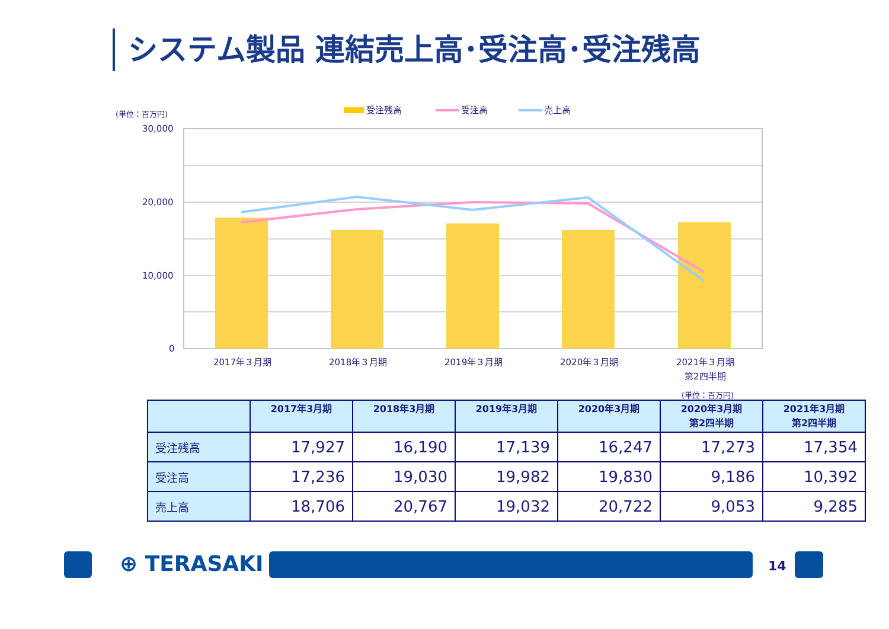システム製品 連結売上高･受注高･受注残高
(単位：百万円)
受注残高
受注高
売上高
30,000
20,000
10,000
0
2017年３月期
2018年３月期
2019年３月期
2020年３月期
2021年３月期
第2四半期
(単位：百万円)
| | 2017年3月期 | 2018年3月期 | 2019年3月期 | 2020年3月期 | 2020年3月期 第2四半期 | 2021年3月期 第2四半期 |
| --- | --- | --- | --- | --- | --- | --- |
| 受注残高 | 17,927 | 16,190 | 17,139 | 16,247 | 17,273 | 17,354 |
| 受注高 | 17,236 | 19,030 | 19,982 | 19,830 | 9,186 | 10,392 |
| 売上高 | 18,706 | 20,767 | 19,032 | 20,722 | 9,053 | 9,285 |
⊕ TERASAKI 14